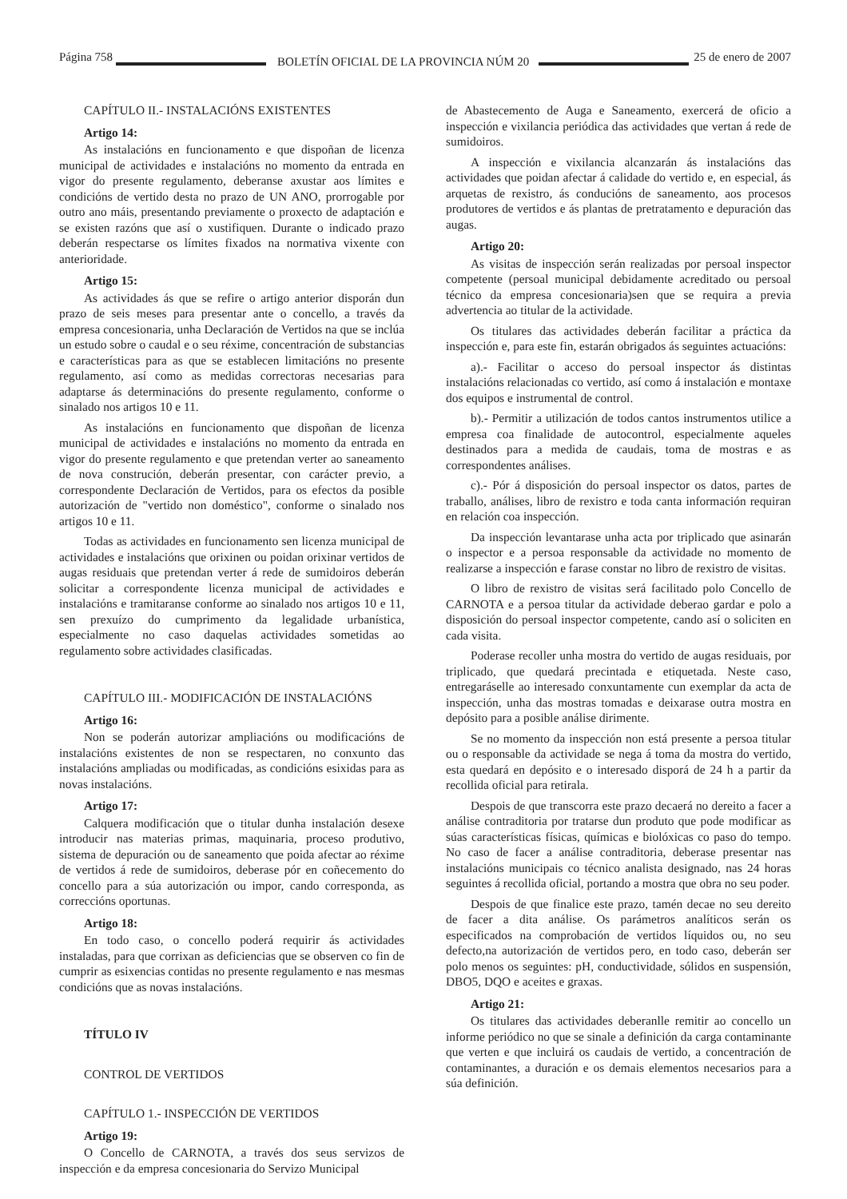Página 758 BOLETÍN OFICIAL DE LA PROVINCIA NÚM 20 25 de enero de 2007
CAPÍTULO II.- INSTALACIÓNS EXISTENTES
Artigo 14:
As instalacións en funcionamento e que dispoñan de licenza municipal de actividades e instalacións no momento da entrada en vigor do presente regulamento, deberanse axustar aos límites e condicións de vertido desta no prazo de UN ANO, prorrogable por outro ano máis, presentando previamente o proxecto de adaptación e se existen razóns que así o xustifiquen. Durante o indicado prazo deberán respectarse os límites fixados na normativa vixente con anterioridade.
Artigo 15:
As actividades ás que se refire o artigo anterior disporán dun prazo de seis meses para presentar ante o concello, a través da empresa concesionaria, unha Declaración de Vertidos na que se inclúa un estudo sobre o caudal e o seu réxime, concentración de substancias e características para as que se establecen limitacións no presente regulamento, así como as medidas correctoras necesarias para adaptarse ás determinacións do presente regulamento, conforme o sinalado nos artigos 10 e 11.
As instalacións en funcionamento que dispoñan de licenza municipal de actividades e instalacións no momento da entrada en vigor do presente regulamento e que pretendan verter ao saneamento de nova construción, deberán presentar, con carácter previo, a correspondente Declaración de Vertidos, para os efectos da posible autorización de "vertido non doméstico", conforme o sinalado nos artigos 10 e 11.
Todas as actividades en funcionamento sen licenza municipal de actividades e instalacións que orixinen ou poidan orixinar vertidos de augas residuais que pretendan verter á rede de sumidoiros deberán solicitar a correspondente licenza municipal de actividades e instalacións e tramitaranse conforme ao sinalado nos artigos 10 e 11, sen prexuízo do cumprimento da legalidade urbanística, especialmente no caso daquelas actividades sometidas ao regulamento sobre actividades clasificadas.
CAPÍTULO III.- MODIFICACIÓN DE INSTALACIÓNS
Artigo 16:
Non se poderán autorizar ampliacións ou modificacións de instalacións existentes de non se respectaren, no conxunto das instalacións ampliadas ou modificadas, as condicións esixidas para as novas instalacións.
Artigo 17:
Calquera modificación que o titular dunha instalación desexe introducir nas materias primas, maquinaria, proceso produtivo, sistema de depuración ou de saneamento que poida afectar ao réxime de vertidos á rede de sumidoiros, deberase pór en coñecemento do concello para a súa autorización ou impor, cando corresponda, as correccións oportunas.
Artigo 18:
En todo caso, o concello poderá requirir ás actividades instaladas, para que corrixan as deficiencias que se observen co fin de cumprir as esixencias contidas no presente regulamento e nas mesmas condicións que as novas instalacións.
TÍTULO IV
CONTROL DE VERTIDOS
CAPÍTULO 1.- INSPECCIÓN DE VERTIDOS
Artigo 19:
O Concello de CARNOTA, a través dos seus servizos de inspección e da empresa concesionaria do Servizo Municipal
de Abastecemento de Auga e Saneamento, exercerá de oficio a inspección e vixilancia periódica das actividades que vertan á rede de sumidoiros.
A inspección e vixilancia alcanzarán ás instalacións das actividades que poidan afectar á calidade do vertido e, en especial, ás arquetas de rexistro, ás conducións de saneamento, aos procesos produtores de vertidos e ás plantas de pretratamento e depuración das augas.
Artigo 20:
As visitas de inspección serán realizadas por persoal inspector competente (persoal municipal debidamente acreditado ou persoal técnico da empresa concesionaria)sen que se requira a previa advertencia ao titular de la actividade.
Os titulares das actividades deberán facilitar a práctica da inspección e, para este fin, estarán obrigados ás seguintes actuacións:
a).- Facilitar o acceso do persoal inspector ás distintas instalacións relacionadas co vertido, así como á instalación e montaxe dos equipos e instrumental de control.
b).- Permitir a utilización de todos cantos instrumentos utilice a empresa coa finalidade de autocontrol, especialmente aqueles destinados para a medida de caudais, toma de mostras e as correspondentes análises.
c).- Pór á disposición do persoal inspector os datos, partes de traballo, análises, libro de rexistro e toda canta información requiran en relación coa inspección.
Da inspección levantarase unha acta por triplicado que asinarán o inspector e a persoa responsable da actividade no momento de realizarse a inspección e farase constar no libro de rexistro de visitas.
O libro de rexistro de visitas será facilitado polo Concello de CARNOTA e a persoa titular da actividade deberao gardar e polo a disposición do persoal inspector competente, cando así o soliciten en cada visita.
Poderase recoller unha mostra do vertido de augas residuais, por triplicado, que quedará precintada e etiquetada. Neste caso, entregaráselle ao interesado conxuntamente cun exemplar da acta de inspección, unha das mostras tomadas e deixarase outra mostra en depósito para a posible análise diriment­e.
Se no momento da inspección non está presente a persoa titular ou o responsable da actividade se nega á toma da mostra do vertido, esta quedará en depósito e o interesado disporá de 24 h a partir da recollida oficial para retirala.
Despois de que transcorra este prazo decaerá no dereito a facer a análise contraditoria por tratarse dun produto que pode modificar as súas características físicas, químicas e biolóxicas co paso do tempo. No caso de facer a análise contraditoria, deberase presentar nas instalacións municipais co técnico analista designado, nas 24 horas seguintes á recollida oficial, portando a mostra que obra no seu poder.
Despois de que finalice este prazo, tamén decae no seu dereito de facer a dita análise. Os parámetros analíticos serán os especificados na comprobación de vertidos líquidos ou, no seu defecto,na autorización de vertidos pero, en todo caso, deberán ser polo menos os seguintes: pH, conductividade, sólidos en suspensión, DBO5, DQO e aceites e graxas.
Artigo 21:
Os titulares das actividades deberanlle remitir ao concello un informe periódico no que se sinale a definición da carga contaminante que verten e que incluirá os caudais de vertido, a concentración de contaminantes, a duración e os demais elementos necesarios para a súa definición.